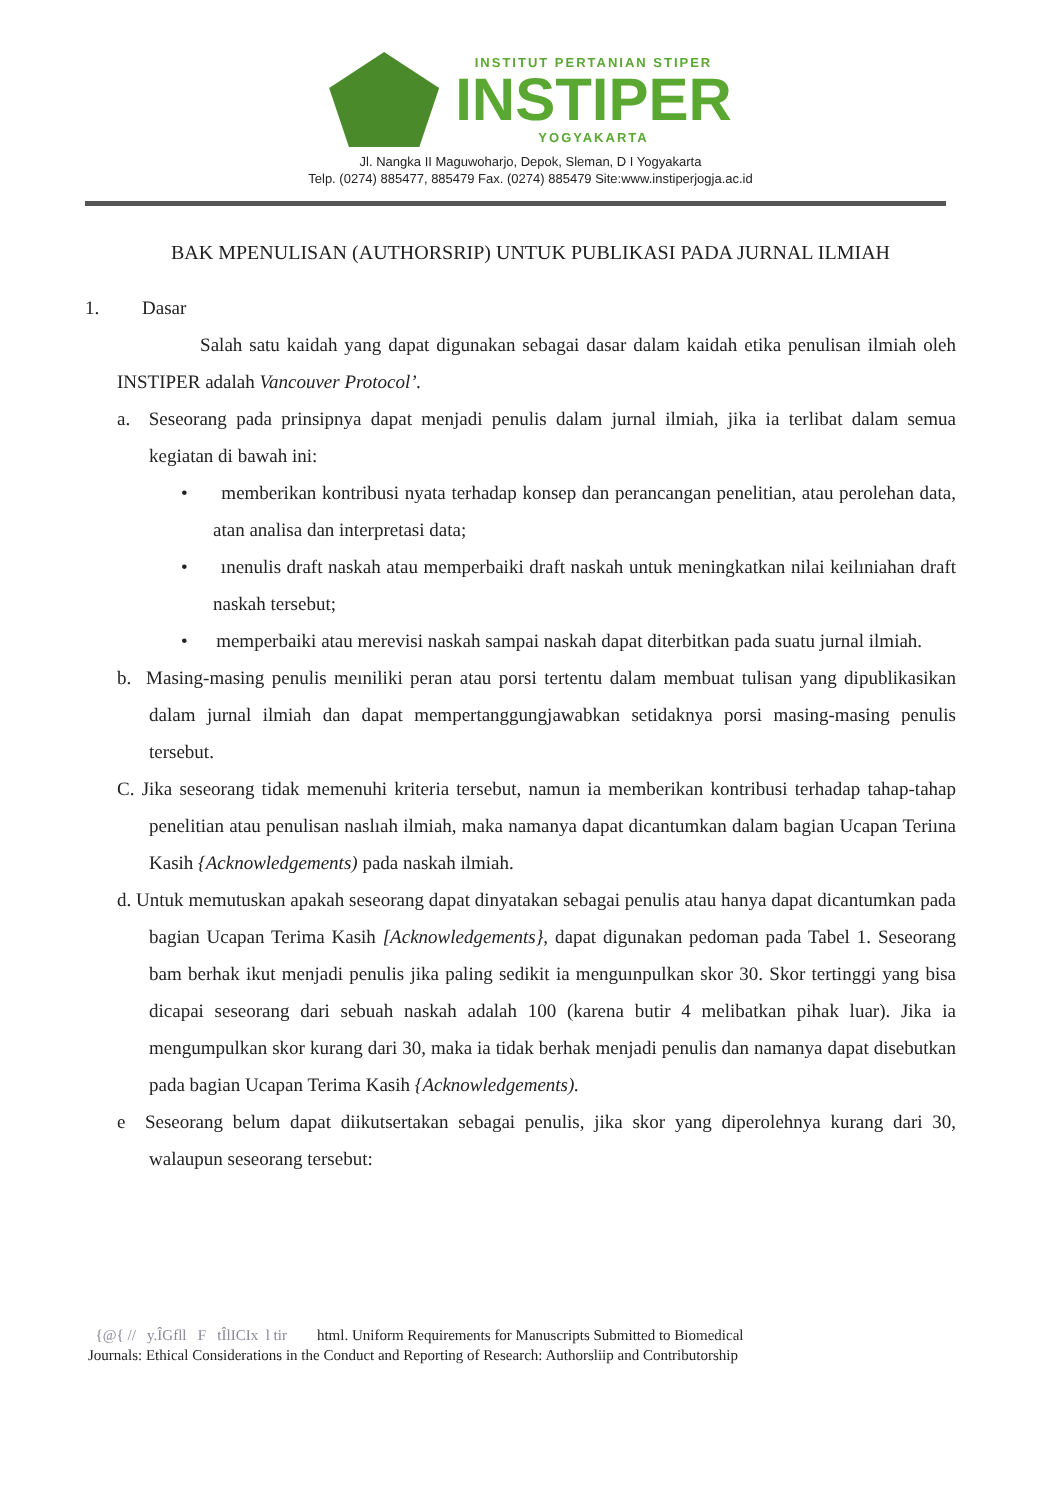INSTITUT PERTANIAN STIPER
INSTIPER
YOGYAKARTA
Jl. Nangka II Maguwoharjo, Depok, Sleman, D I Yogyakarta
Telp. (0274) 885477, 885479 Fax. (0274) 885479 Site:www.instiperjogja.ac.id
BAK MPENULISAN (AUTHORSRIP) UNTUK PUBLIKASI PADA JURNAL ILMIAH
1. Dasar
Salah satu kaidah yang dapat digunakan sebagai dasar dalam kaidah etika penulisan ilmiah oleh INSTIPER adalah Vancouver Protocol’.
a. Seseorang pada prinsipnya dapat menjadi penulis dalam jurnal ilmiah, jika ia terlibat dalam semua kegiatan di bawah ini:
• memberikan kontribusi nyata terhadap konsep dan perancangan penelitian, atau perolehan data, atan analisa dan interpretasi data;
• ınenulis draft naskah atau memperbaiki draft naskah untuk meningkatkan nilai keilıniahan draft naskah tersebut;
• memperbaiki atau merevisi naskah sampai naskah dapat diterbitkan pada suatu jurnal ilmiah.
b. Masing-masing penulis meıniliki peran atau porsi tertentu dalam membuat tulisan yang dipublikasikan dalam jurnal ilmiah dan dapat mempertanggungjawabkan setidaknya porsi masing-masing penulis tersebut.
C. Jika seseorang tidak memenuhi kriteria tersebut, namun ia memberikan kontribusi terhadap tahap-tahap penelitian atau penulisan naslıah ilmiah, maka namanya dapat dicantumkan dalam bagian Ucapan Teriına Kasih {Acknowledgements) pada naskah ilmiah.
d. Untuk memutuskan apakah seseorang dapat dinyatakan sebagai penulis atau hanya dapat dicantumkan pada bagian Ucapan Terima Kasih [Acknowledgements}, dapat digunakan pedoman pada Tabel 1. Seseorang bam berhak ikut menjadi penulis jika paling sedikit ia menguınpulkan skor 30. Skor tertinggi yang bisa dicapai seseorang dari sebuah naskah adalah 100 (karena butir 4 melibatkan pihak luar). Jika ia mengumpulkan skor kurang dari 30, maka ia tidak berhak menjadi penulis dan namanya dapat disebutkan pada bagian Ucapan Terima Kasih {Acknowledgements).
e Seseorang belum dapat diikutsertakan sebagai penulis, jika skor yang diperolehnya kurang dari 30, walaupun seseorang tersebut:
{@{ // y.ÎGfll F tÎlICIx l tir html. Uniform Requirements for Manuscripts Submitted to Biomedical
Journals: Ethical Considerations in the Conduct and Reporting of Research: Authorsliip and Contributorship